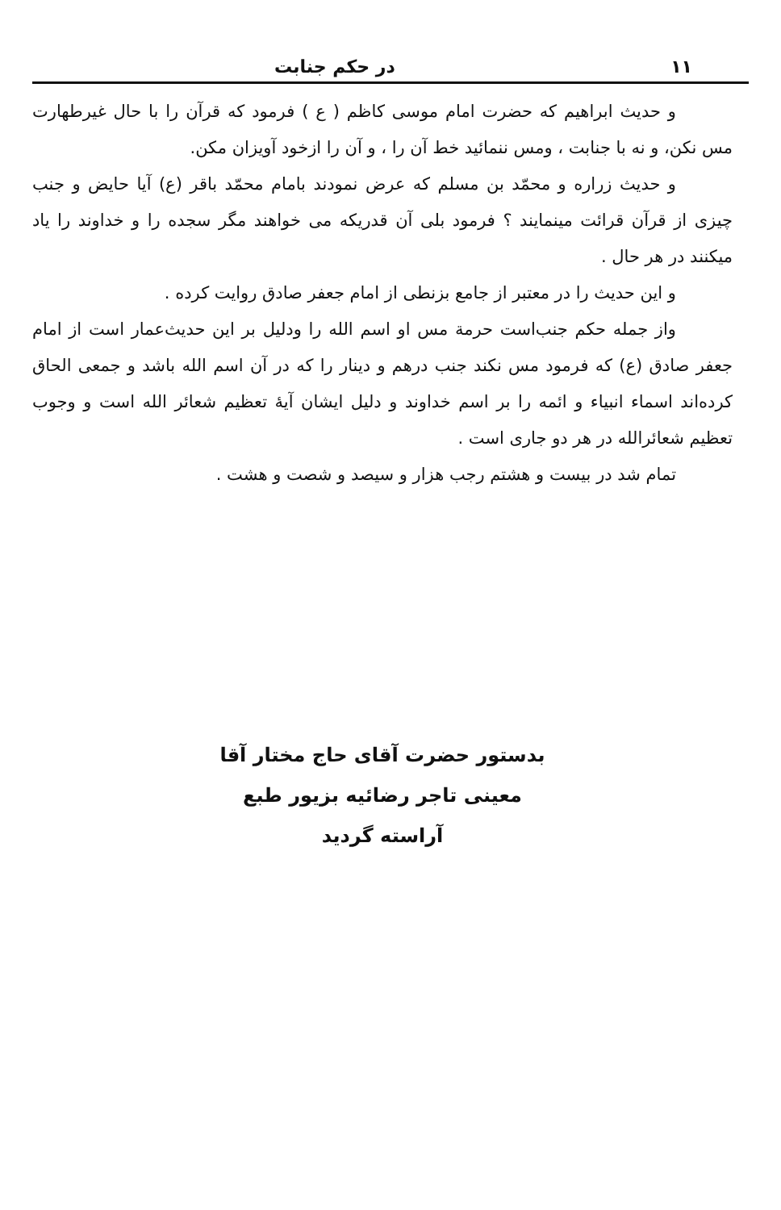۱۱ در حکم جنابت
و حدیث ابراهیم که حضرت امام موسی کاظم ( ع ) فرمود که قرآن را با حال غیرطهارت مس نکن، و نه با جنابت ، ومس ننمائید خط آن را ، و آن را ازخود آویزان مکن.
و حدیث زراره و محمّد بن مسلم که عرض نمودند بامام محمّد باقر (ع) آیا حایض و جنب چیزی از قرآن قرائت مینمایند ؟ فرمود بلی آن قدریکه می خواهند مگر سجده را و خداوند را یاد میکنند در هر حال .
و این حدیث را در معتبر از جامع بزنطی از امام جعفر صادق روایت کرده .
واز جمله حکم جنب‌است حرمة مس او اسم الله را ودلیل بر این حدیث‌عمار است از امام جعفر صادق (ع) که فرمود مس نکند جنب درهم و دینار را که در آن اسم الله باشد و جمعی الحاق کرده‌اند اسماء انبیاء و ائمه را بر اسم خداوند و دلیل ایشان آیهٔ تعظیم شعائر الله است و وجوب تعظیم شعائرالله در هر دو جاری است .
تمام شد در بیست و هشتم رجب هزار و سیصد و شصت و هشت .
بدستور حضرت آقای حاج مختار آقا
معینی تاجر رضائیه بزیور طبع
آراسته گردید